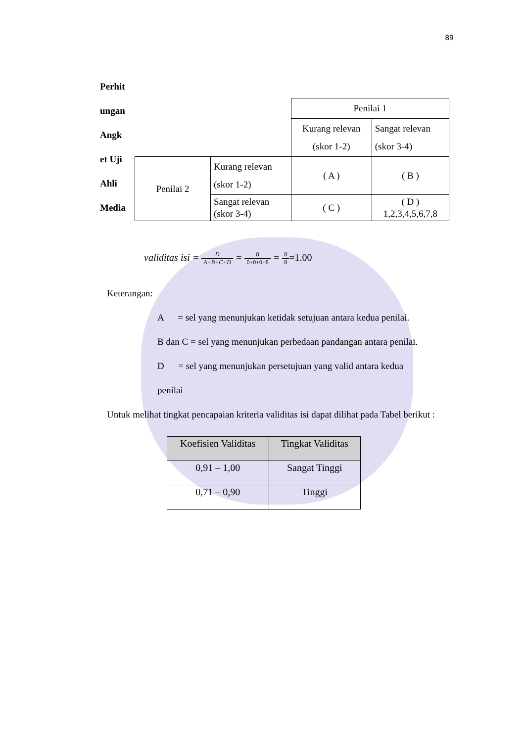89
Perhit
ungan
Angk
et Uji
Ahli
Media
| | | Penilai 1 | |
| | | Kurang relevan (skor 1-2) | Sangat relevan (skor 3-4) |
| Penilai 2 | Kurang relevan (skor 1-2) | ( A ) | ( B ) |
| | Sangat relevan (skor 3-4) | ( C ) | ( D ) 1,2,3,4,5,6,7,8 |
validitas isi = D A+B+C+D = 8 0+0+0+8 = 8 8=1.00
Keterangan:
A = sel yang menunjukan ketidak setujuan antara kedua penilai.
B dan C = sel yang menunjukan perbedaan pandangan antara penilai.
D = sel yang menunjukan persetujuan yang valid antara kedua
penilai
Untuk melihat tingkat pencapaian kriteria validitas isi dapat dilihat pada Tabel berikut :
| Koefisien Validitas | Tingkat Validitas |
| --- | --- |
| 0,91 – 1,00 | Sangat Tinggi |
| 0,71 – 0,90 | Tinggi |